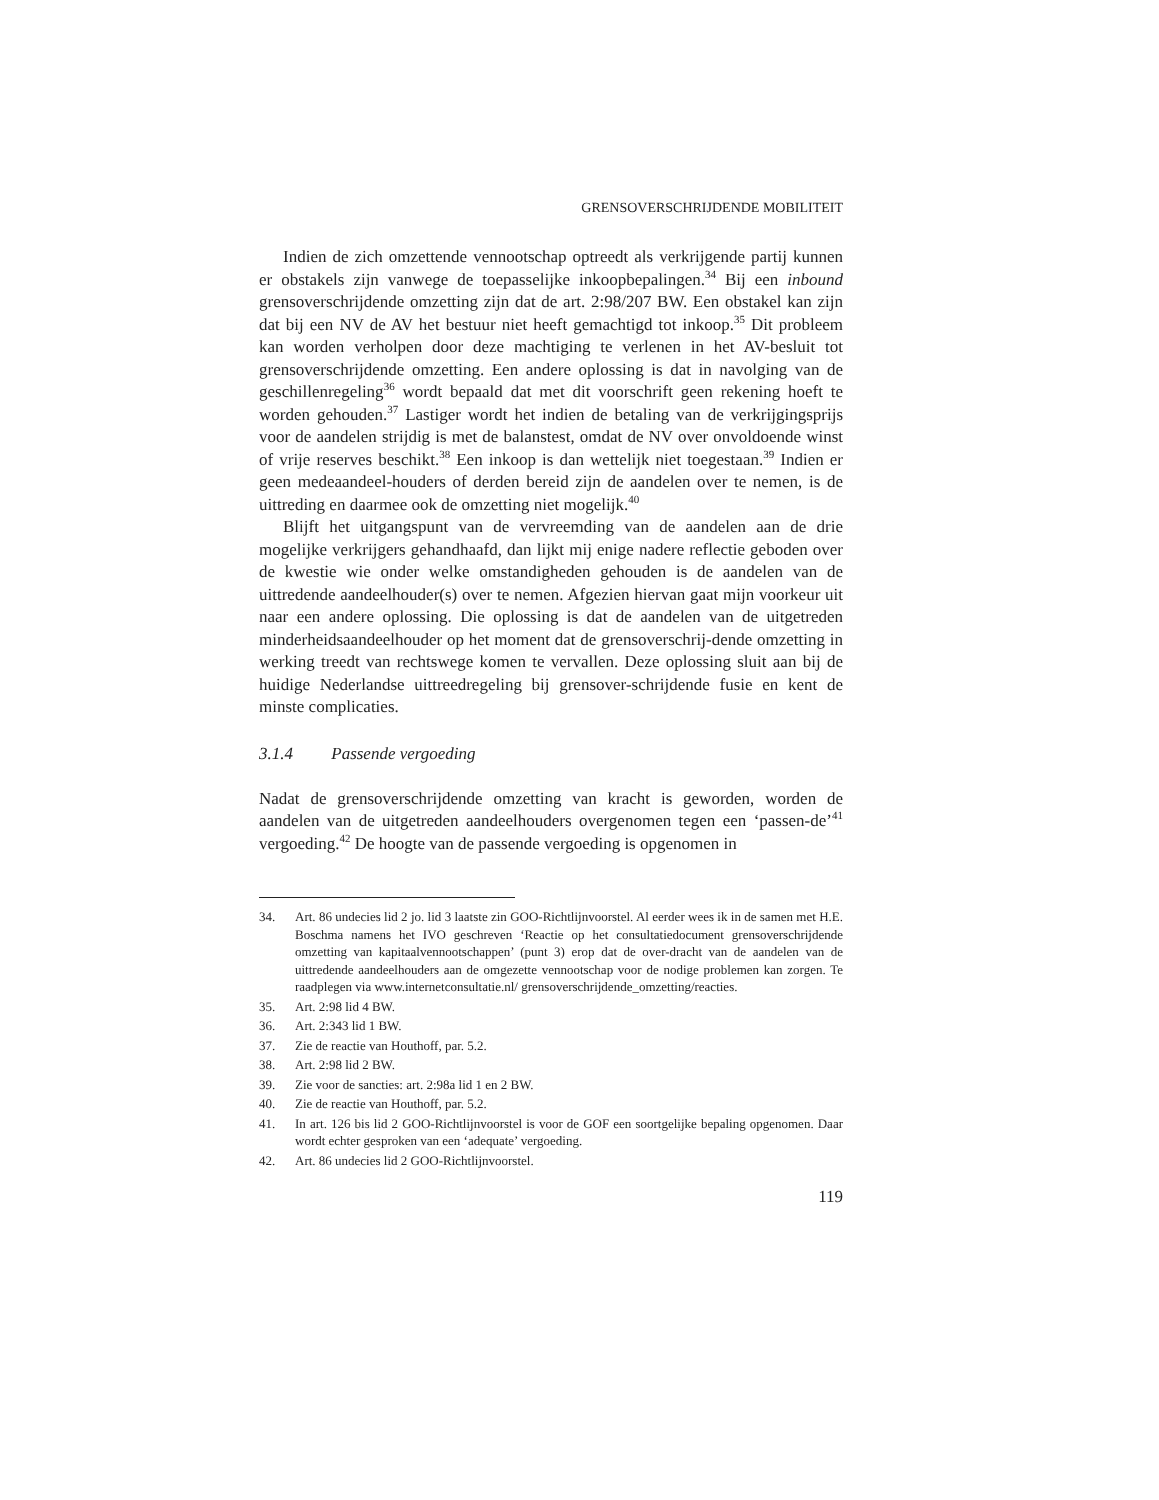GRENSOVERSCHRIJDENDE MOBILITEIT
Indien de zich omzettende vennootschap optreedt als verkrijgende partij kunnen er obstakels zijn vanwege de toepasselijke inkoopbepalingen.<sup>34</sup> Bij een inbound grensoverschrijdende omzetting zijn dat de art. 2:98/207 BW. Een obstakel kan zijn dat bij een NV de AV het bestuur niet heeft gemachtigd tot inkoop.<sup>35</sup> Dit probleem kan worden verholpen door deze machtiging te verlenen in het AV-besluit tot grensoverschrijdende omzetting. Een andere oplossing is dat in navolging van de geschillenregeling<sup>36</sup> wordt bepaald dat met dit voorschrift geen rekening hoeft te worden gehouden.<sup>37</sup> Lastiger wordt het indien de betaling van de verkrijgingsprijs voor de aandelen strijdig is met de balanstest, omdat de NV over onvoldoende winst of vrije reserves beschikt.<sup>38</sup> Een inkoop is dan wettelijk niet toegestaan.<sup>39</sup> Indien er geen medeaandeel-houders of derden bereid zijn de aandelen over te nemen, is de uittreding en daarmee ook de omzetting niet mogelijk.<sup>40</sup>
Blijft het uitgangspunt van de vervreemding van de aandelen aan de drie mogelijke verkrijgers gehandhaafd, dan lijkt mij enige nadere reflectie geboden over de kwestie wie onder welke omstandigheden gehouden is de aandelen van de uittredende aandeelhouder(s) over te nemen. Afgezien hiervan gaat mijn voorkeur uit naar een andere oplossing. Die oplossing is dat de aandelen van de uitgetreden minderheidsaandeelhouder op het moment dat de grensoverschrij-dende omzetting in werking treedt van rechtswege komen te vervallen. Deze oplossing sluit aan bij de huidige Nederlandse uittreedregeling bij grensover-schrijdende fusie en kent de minste complicaties.
3.1.4 Passende vergoeding
Nadat de grensoverschrijdende omzetting van kracht is geworden, worden de aandelen van de uitgetreden aandeelhouders overgenomen tegen een ‘passen-de’<sup>41</sup> vergoeding.<sup>42</sup> De hoogte van de passende vergoeding is opgenomen in
34. Art. 86 undecies lid 2 jo. lid 3 laatste zin GOO-Richtlijnvoorstel. Al eerder wees ik in de samen met H.E. Boschma namens het IVO geschreven ‘Reactie op het consultatiedocument grensoverschrijdende omzetting van kapitaalvennootschappen’ (punt 3) erop dat de over-dracht van de aandelen van de uittredende aandeelhouders aan de omgezette vennootschap voor de nodige problemen kan zorgen. Te raadplegen via www.internetconsultatie.nl/ grensoverschrijdende_omzetting/reacties.
35. Art. 2:98 lid 4 BW.
36. Art. 2:343 lid 1 BW.
37. Zie de reactie van Houthoff, par. 5.2.
38. Art. 2:98 lid 2 BW.
39. Zie voor de sancties: art. 2:98a lid 1 en 2 BW.
40. Zie de reactie van Houthoff, par. 5.2.
41. In art. 126 bis lid 2 GOO-Richtlijnvoorstel is voor de GOF een soortgelijke bepaling opgenomen. Daar wordt echter gesproken van een ‘adequate’ vergoeding.
42. Art. 86 undecies lid 2 GOO-Richtlijnvoorstel.
119